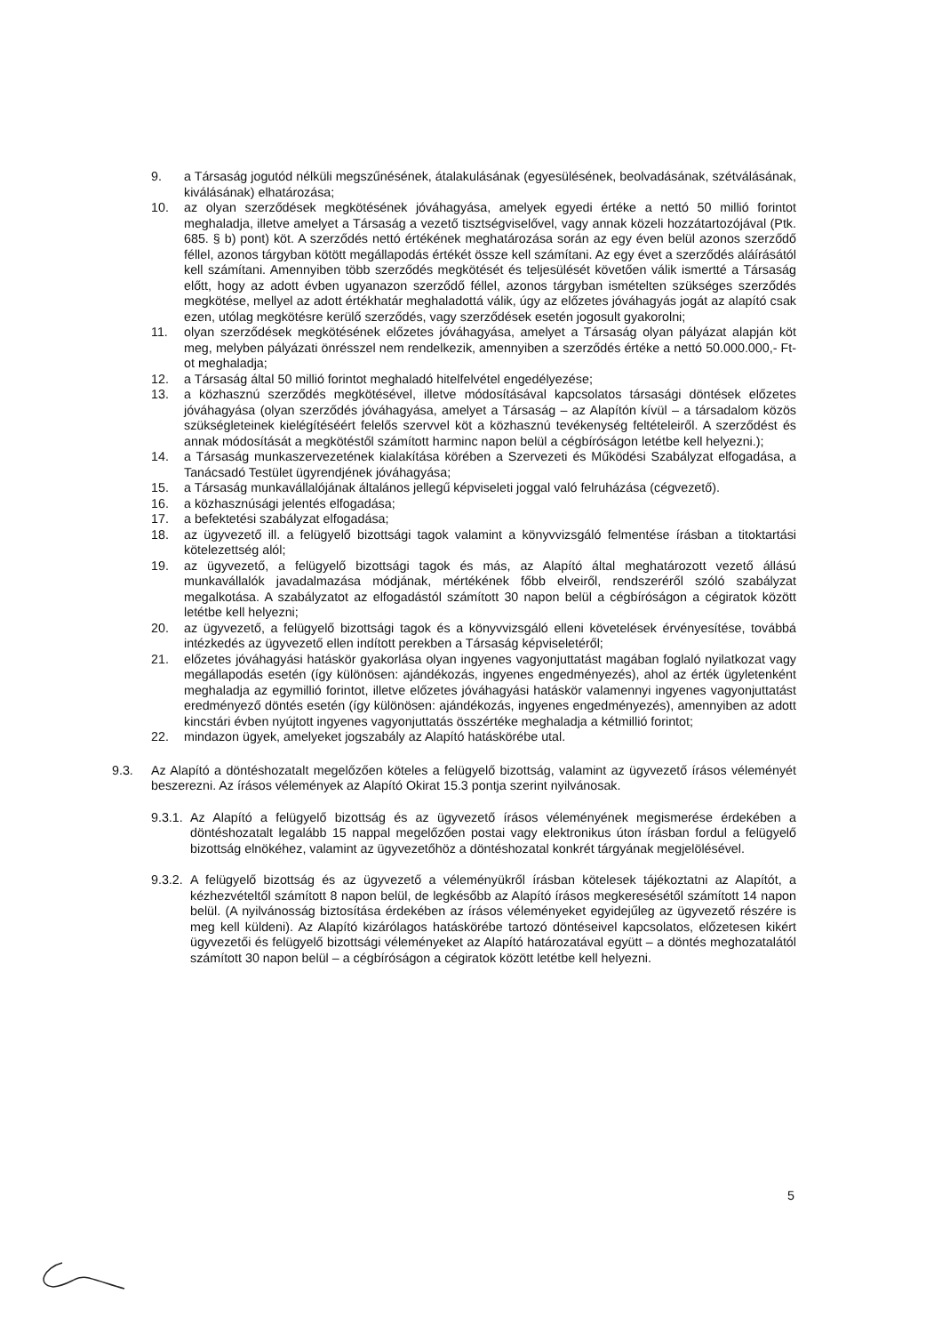9. a Társaság jogutód nélküli megszűnésének, átalakulásának (egyesülésének, beolvadásának, szétválásának, kiválásának) elhatározása;
10. az olyan szerződések megkötésének jóváhagyása, amelyek egyedi értéke a nettó 50 millió forintot meghaladja, illetve amelyet a Társaság a vezető tisztségviselővel, vagy annak közeli hozzátartozójával (Ptk. 685. § b) pont) köt. A szerződés nettó értékének meghatározása során az egy éven belül azonos szerződő féllel, azonos tárgyban kötött megállapodás értékét össze kell számítani. Az egy évet a szerződés aláírásától kell számítani. Amennyiben több szerződés megkötését és teljesülését követően válik ismertté a Társaság előtt, hogy az adott évben ugyanazon szerződő féllel, azonos tárgyban ismételten szükséges szerződés megkötése, mellyel az adott értékhatár meghaladottá válik, úgy az előzetes jóváhagyás jogát az alapító csak ezen, utólag megkötésre kerülő szerződés, vagy szerződések esetén jogosult gyakorolni;
11. olyan szerződések megkötésének előzetes jóváhagyása, amelyet a Társaság olyan pályázat alapján köt meg, melyben pályázati önrésszel nem rendelkezik, amennyiben a szerződés értéke a nettó 50.000.000,- Ft-ot meghaladja;
12. a Társaság által 50 millió forintot meghaladó hitelfelvétel engedélyezése;
13. a közhasznú szerződés megkötésével, illetve módosításával kapcsolatos társasági döntések előzetes jóváhagyása (olyan szerződés jóváhagyása, amelyet a Társaság – az Alapítón kívül – a társadalom közös szükségleteinek kielégítéséért felelős szervvel köt a közhasznú tevékenység feltételeiről. A szerződést és annak módosítását a megkötéstől számított harminc napon belül a cégbíróságon letétbe kell helyezni.);
14. a Társaság munkaszervezetének kialakítása körében a Szervezeti és Működési Szabályzat elfogadása, a Tanácsadó Testület ügyrendjének jóváhagyása;
15. a Társaság munkavállalójának általános jellegű képviseleti joggal való felruházása (cégvezető).
16. a közhasznúsági jelentés elfogadása;
17. a befektetési szabályzat elfogadása;
18. az ügyvezető ill. a felügyelő bizottsági tagok valamint a könyvvizsgáló felmentése írásban a titoktartási kötelezettség alól;
19. az ügyvezető, a felügyelő bizottsági tagok és más, az Alapító által meghatározott vezető állású munkavállalók javadalmazása módjának, mértékének főbb elveiről, rendszeréről szóló szabályzat megalkotása. A szabályzatot az elfogadástól számított 30 napon belül a cégbíróságon a cégiratok között letétbe kell helyezni;
20. az ügyvezető, a felügyelő bizottsági tagok és a könyvvizsgáló elleni követelések érvényesítése, továbbá intézkedés az ügyvezető ellen indított perekben a Társaság képviseletéről;
21. előzetes jóváhagyási hatáskör gyakorlása olyan ingyenes vagyonjuttatást magában foglaló nyilatkozat vagy megállapodás esetén (így különösen: ajándékozás, ingyenes engedményezés), ahol az érték ügyletenként meghaladja az egymillió forintot, illetve előzetes jóváhagyási hatáskör valamennyi ingyenes vagyonjuttatást eredményező döntés esetén (így különösen: ajándékozás, ingyenes engedményezés), amennyiben az adott kincstári évben nyújtott ingyenes vagyonjuttatás összértéke meghaladja a kétmillió forintot;
22. mindazon ügyek, amelyeket jogszabály az Alapító hatáskörébe utal.
9.3. Az Alapító a döntéshozatalt megelőzően köteles a felügyelő bizottság, valamint az ügyvezető írásos véleményét beszerezni. Az írásos vélemények az Alapító Okirat 15.3 pontja szerint nyilvánosak.
9.3.1. Az Alapító a felügyelő bizottság és az ügyvezető írásos véleményének megismerése érdekében a döntéshozatalt legalább 15 nappal megelőzően postai vagy elektronikus úton írásban fordul a felügyelő bizottság elnökéhez, valamint az ügyvezetőhöz a döntéshozatal konkrét tárgyának megjelölésével.
9.3.2. A felügyelő bizottság és az ügyvezető a véleményükről írásban kötelesek tájékoztatni az Alapítót, a kézhezvételtől számított 8 napon belül, de legkésőbb az Alapító írásos megkeresésétől számított 14 napon belül. (A nyilvánosság biztosítása érdekében az írásos véleményeket egyidejűleg az ügyvezető részére is meg kell küldeni). Az Alapító kizárólagos hatáskörébe tartozó döntéseivel kapcsolatos, előzetesen kikért ügyvezetői és felügyelő bizottsági véleményeket az Alapító határozatával együtt – a döntés meghozatalától számított 30 napon belül – a cégbíróságon a cégiratok között letétbe kell helyezni.
5